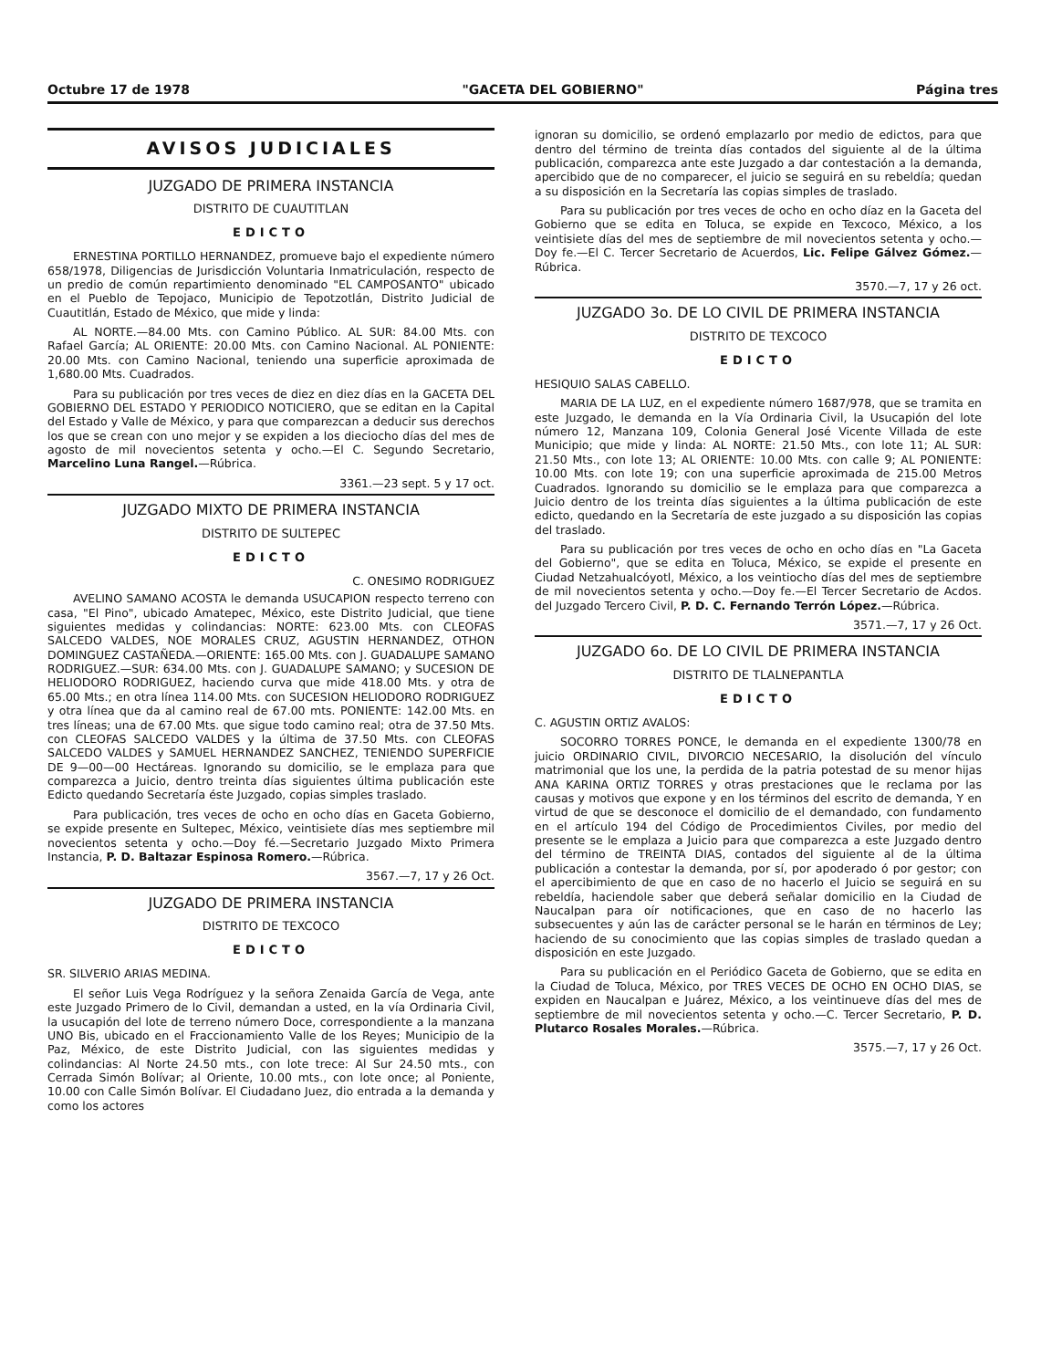Octubre 17 de 1978 "GACETA DEL GOBIERNO" Página tres
AVISOS JUDICIALES
JUZGADO DE PRIMERA INSTANCIA
DISTRITO DE CUAUTITLAN
EDICTO
ERNESTINA PORTILLO HERNANDEZ, promueve bajo el expediente número 658/1978, Diligencias de Jurisdicción Voluntaria Inmatriculación, respecto de un predio de común repartimiento denominado "EL CAMPOSANTO" ubicado en el Pueblo de Tepojaco, Municipio de Tepotzotlán, Distrito Judicial de Cuautitlán, Estado de México, que mide y linda:
AL NORTE.—84.00 Mts. con Camino Público. AL SUR: 84.00 Mts. con Rafael García; AL ORIENTE: 20.00 Mts. con Camino Nacional. AL PONIENTE: 20.00 Mts. con Camino Nacional, teniendo una superficie aproximada de 1,680.00 Mts. Cuadrados.
Para su publicación por tres veces de diez en diez días en la GACETA DEL GOBIERNO DEL ESTADO Y PERIODICO NOTICIERO, que se editan en la Capital del Estado y Valle de México, y para que comparezcan a deducir sus derechos los que se crean con uno mejor y se expiden a los dieciocho días del mes de agosto de mil novecientos setenta y ocho.—El C. Segundo Secretario, Marcelino Luna Rangel.—Rúbrica.
3361.—23 sept. 5 y 17 oct.
JUZGADO MIXTO DE PRIMERA INSTANCIA
DISTRITO DE SULTEPEC
EDICTO
C. ONESIMO RODRIGUEZ
AVELINO SAMANO ACOSTA le demanda USUCAPION respecto terreno con casa, "El Pino", ubicado Amatepec, México, este Distrito Judicial, que tiene siguientes medidas y colindancias: NORTE: 623.00 Mts. con CLEOFAS SALCEDO VALDES, NOE MORALES CRUZ, AGUSTIN HERNANDEZ, OTHON DOMINGUEZ CASTAÑEDA.—ORIENTE: 165.00 Mts. con J. GUADALUPE SAMANO RODRIGUEZ.—SUR: 634.00 Mts. con J. GUADALUPE SAMANO; y SUCESION DE HELIODORO RODRIGUEZ, haciendo curva que mide 418.00 Mts. y otra de 65.00 Mts.; en otra línea 114.00 Mts. con SUCESION HELIODORO RODRIGUEZ y otra línea que da al camino real de 67.00 mts. PONIENTE: 142.00 Mts. en tres líneas; una de 67.00 Mts. que sigue todo camino real; otra de 37.50 Mts. con CLEOFAS SALCEDO VALDES y la última de 37.50 Mts. con CLEOFAS SALCEDO VALDES y SAMUEL HERNANDEZ SANCHEZ, TENIENDO SUPERFICIE DE 9—00—00 Hectáreas. Ignorando su domicilio, se le emplaza para que comparezca a Juicio, dentro treinta días siguientes última publicación este Edicto quedando Secretaría éste Juzgado, copias simples traslado.
Para publicación, tres veces de ocho en ocho días en Gaceta Gobierno, se expide presente en Sultepec, México, veintisiete días mes septiembre mil novecientos setenta y ocho.—Doy fé.—Secretario Juzgado Mixto Primera Instancia, P. D. Baltazar Espinosa Romero.—Rúbrica.
3567.—7, 17 y 26 Oct.
JUZGADO DE PRIMERA INSTANCIA
DISTRITO DE TEXCOCO
EDICTO
SR. SILVERIO ARIAS MEDINA.
El señor Luis Vega Rodríguez y la señora Zenaida García de Vega, ante este Juzgado Primero de lo Civil, demandan a usted, en la vía Ordinaria Civil, la usucapión del lote de terreno número Doce, correspondiente a la manzana UNO Bis, ubicado en el Fraccionamiento Valle de los Reyes; Municipio de la Paz, México, de este Distrito Judicial, con las siguientes medidas y colindancias: Al Norte 24.50 mts., con lote trece: Al Sur 24.50 mts., con Cerrada Simón Bolívar; al Oriente, 10.00 mts., con lote once; al Poniente, 10.00 con Calle Simón Bolívar. El Ciudadano Juez, dio entrada a la demanda y como los actores
ignoran su domicilio, se ordenó emplazarlo por medio de edictos, para que dentro del término de treinta días contados del siguiente al de la última publicación, comparezca ante este Juzgado a dar contestación a la demanda, apercibido que de no comparecer, el juicio se seguirá en su rebeldía; quedan a su disposición en la Secretaría las copias simples de traslado.
Para su publicación por tres veces de ocho en ocho díaz en la Gaceta del Gobierno que se edita en Toluca, se expide en Texcoco, México, a los veintisiete días del mes de septiembre de mil novecientos setenta y ocho.—Doy fe.—El C. Tercer Secretario de Acuerdos, Lic. Felipe Gálvez Gómez.—Rúbrica.
3570.—7, 17 y 26 oct.
JUZGADO 3o. DE LO CIVIL DE PRIMERA INSTANCIA
DISTRITO DE TEXCOCO
EDICTO
HESIQUIO SALAS CABELLO.
MARIA DE LA LUZ, en el expediente número 1687/978, que se tramita en este Juzgado, le demanda en la Vía Ordinaria Civil, la Usucapión del lote número 12, Manzana 109, Colonia General José Vicente Villada de este Municipio; que mide y linda: AL NORTE: 21.50 Mts., con lote 11; AL SUR: 21.50 Mts., con lote 13; AL ORIENTE: 10.00 Mts. con calle 9; AL PONIENTE: 10.00 Mts. con lote 19; con una superficie aproximada de 215.00 Metros Cuadrados. Ignorando su domicilio se le emplaza para que comparezca a Juicio dentro de los treinta días siguientes a la última publicación de este edicto, quedando en la Secretaría de este juzgado a su disposición las copias del traslado.
Para su publicación por tres veces de ocho en ocho días en "La Gaceta del Gobierno", que se edita en Toluca, México, se expide el presente en Ciudad Netzahualcóyotl, México, a los veintiocho días del mes de septiembre de mil novecientos setenta y ocho.—Doy fe.—El Tercer Secretario de Acdos. del Juzgado Tercero Civil, P. D. C. Fernando Terrón López.—Rúbrica.
3571.—7, 17 y 26 Oct.
JUZGADO 6o. DE LO CIVIL DE PRIMERA INSTANCIA
DISTRITO DE TLALNEPANTLA
EDICTO
C. AGUSTIN ORTIZ AVALOS:
SOCORRO TORRES PONCE, le demanda en el expediente 1300/78 en juicio ORDINARIO CIVIL, DIVORCIO NECESARIO, la disolución del vínculo matrimonial que los une, la perdida de la patria potestad de su menor hijas ANA KARINA ORTIZ TORRES y otras prestaciones que le reclama por las causas y motivos que expone y en los términos del escrito de demanda, Y en virtud de que se desconoce el domicilio de el demandado, con fundamento en el artículo 194 del Código de Procedimientos Civiles, por medio del presente se le emplaza a Juicio para que comparezca a este Juzgado dentro del término de TREINTA DIAS, contados del siguiente al de la última publicación a contestar la demanda, por sí, por apoderado ó por gestor; con el apercibimiento de que en caso de no hacerlo el Juicio se seguirá en su rebeldía, haciendole saber que deberá señalar domicilio en la Ciudad de Naucalpan para oír notificaciones, que en caso de no hacerlo las subsecuentes y aún las de carácter personal se le harán en términos de Ley; haciendo de su conocimiento que las copias simples de traslado quedan a disposición en este Juzgado.
Para su publicación en el Periódico Gaceta de Gobierno, que se edita en la Ciudad de Toluca, México, por TRES VECES DE OCHO EN OCHO DIAS, se expiden en Naucalpan e Juárez, México, a los veintinueve días del mes de septiembre de mil novecientos setenta y ocho.—C. Tercer Secretario, P. D. Plutarco Rosales Morales.—Rúbrica.
3575.—7, 17 y 26 Oct.